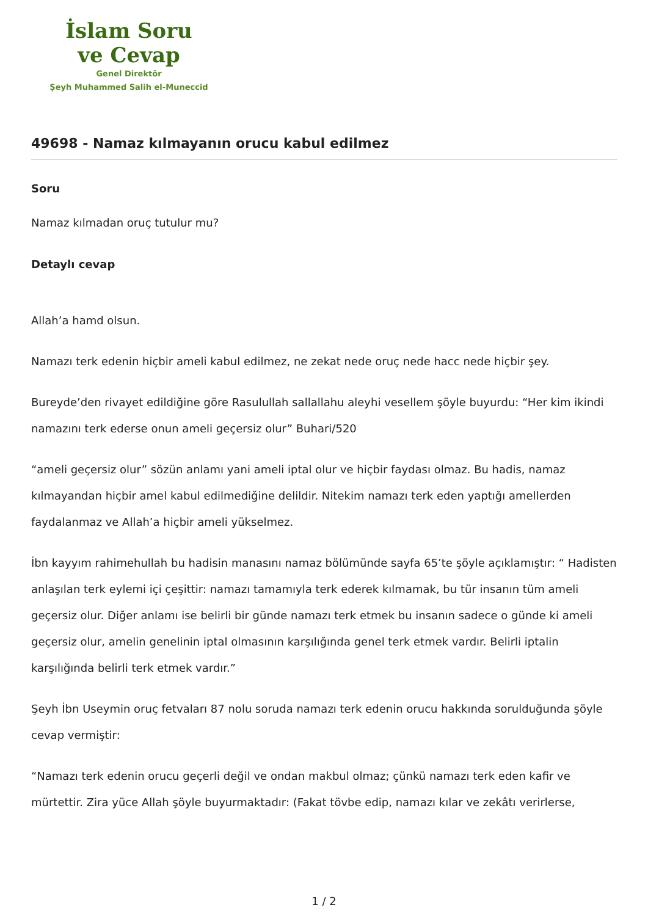İslam Soru
ve Cevap
Genel Direktör
Şeyh Muhammed Salih el-Muneccid
49698 - Namaz kılmayanın orucu kabul edilmez
Soru
Namaz kılmadan oruç tutulur mu?
Detaylı cevap
Allah’a hamd olsun.
Namazı terk edenin hiçbir ameli kabul edilmez, ne zekat nede oruç nede hacc nede hiçbir şey.
Bureyde’den rivayet edildiğine göre Rasulullah sallallahu aleyhi vesellem şöyle buyurdu: “Her kim ikindi namazını terk ederse onun ameli geçersiz olur” Buhari/520
“ameli geçersiz olur” sözün anlamı yani ameli iptal olur ve hiçbir faydası olmaz. Bu hadis, namaz kılmayandan hiçbir amel kabul edilmediğine delildir. Nitekim namazı terk eden yaptığı amellerden faydalanmaz ve Allah’a hiçbir ameli yükselmez.
İbn kayyım rahimehullah bu hadisin manasını namaz bölümünde sayfa 65’te şöyle açıklamıştır: “ Hadisten anlaşılan terk eylemi içi çeşittir: namazı tamamıyla terk ederek kılmamak, bu tür insanın tüm ameli geçersiz olur. Diğer anlamı ise belirli bir günde namazı terk etmek bu insanın sadece o günde ki ameli geçersiz olur, amelin genelinin iptal olmasının karşılığında genel terk etmek vardır. Belirli iptalin karşılığında belirli terk etmek vardır.”
Şeyh İbn Useymin oruç fetvaları 87 nolu soruda namazı terk edenin orucu hakkında sorulduğunda şöyle cevap vermiştir:
“Namazı terk edenin orucu geçerli değil ve ondan makbul olmaz; çünkü namazı terk eden kafir ve mürtettir. Zira yüce Allah şöyle buyurmaktadır: (Fakat tövbe edip, namazı kılar ve zekâtı verirlerse,
1 / 2